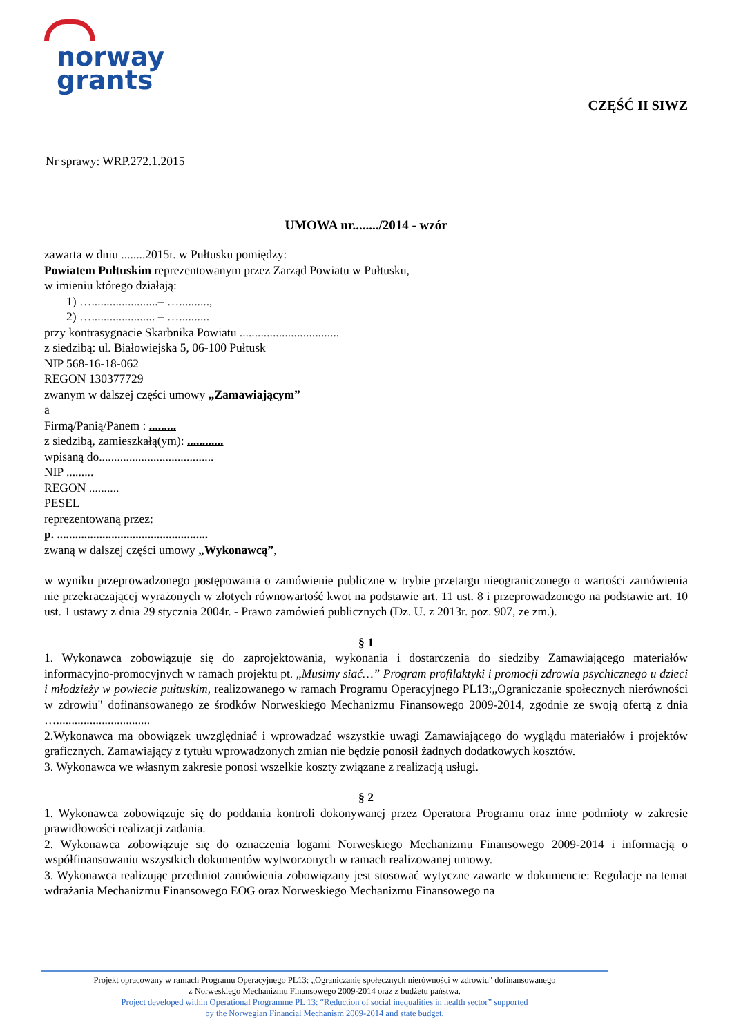norway
grants
CZĘŚĆ II SIWZ
Nr sprawy: WRP.272.1.2015
UMOWA nr......../2014 - wzór
zawarta w dniu ........2015r. w Pułtusku pomiędzy:
Powiatem Pułtuskim reprezentowanym przez Zarząd Powiatu w Pułtusku,
w imieniu którego działają:
1) …......................– …..........,
2) …..................... – …..........
przy kontrasygnacie Skarbnika Powiatu .................................
z siedzibą: ul. Białowiejska 5, 06-100 Pułtusk
NIP 568-16-18-062
REGON 130377729
zwanym w dalszej części umowy „Zamawiającym”
a
Firmą/Panią/Panem : .........
z siedzibą, zamieszkałą(ym): ............
wpisaną do......................................
NIP .........
REGON ..........
PESEL
reprezentowaną przez:
p. ..................................................
zwaną w dalszej części umowy „Wykonawcą”,
w wyniku przeprowadzonego postępowania o zamówienie publiczne w trybie przetargu nieograniczonego o wartości zamówienia nie przekraczającej wyrażonych w złotych równowartość kwot na podstawie art. 11 ust. 8 i przeprowadzonego na podstawie art. 10 ust. 1 ustawy z dnia 29 stycznia 2004r. - Prawo zamówień publicznych (Dz. U. z 2013r. poz. 907, ze zm.).
§ 1
1. Wykonawca zobowiązuje się do zaprojektowania, wykonania i dostarczenia do siedziby Zamawiającego materiałów informacyjno-promocyjnych w ramach projektu pt. „Musimy siać…” Program profilaktyki i promocji zdrowia psychicznego u dzieci i młodzieży w powiecie pułtuskim, realizowanego w ramach Programu Operacyjnego PL13:„Ograniczanie społecznych nierówności w zdrowiu" dofinansowanego ze środków Norweskiego Mechanizmu Finansowego 2009-2014, zgodnie ze swoją ofertą z dnia …...............................
2.Wykonawca ma obowiązek uwzględniać i wprowadzać wszystkie uwagi Zamawiającego do wyglądu materiałów i projektów graficznych. Zamawiający z tytułu wprowadzonych zmian nie będzie ponosił żadnych dodatkowych kosztów.
3. Wykonawca we własnym zakresie ponosi wszelkie koszty związane z realizacją usługi.
§ 2
1. Wykonawca zobowiązuje się do poddania kontroli dokonywanej przez Operatora Programu oraz inne podmioty w zakresie prawidłowości realizacji zadania.
2. Wykonawca zobowiązuje się do oznaczenia logami Norweskiego Mechanizmu Finansowego 2009-2014 i informacją o współfinansowaniu wszystkich dokumentów wytworzonych w ramach realizowanej umowy.
3. Wykonawca realizując przedmiot zamówienia zobowiązany jest stosować wytyczne zawarte w dokumencie: Regulacje na temat wdrażania Mechanizmu Finansowego EOG oraz Norweskiego Mechanizmu Finansowego na
Projekt opracowany w ramach Programu Operacyjnego PL13: „Ograniczanie społecznych nierówności w zdrowiu" dofinansowanego
z Norweskiego Mechanizmu Finansowego 2009-2014 oraz z budżetu państwa.
Project developed within Operational Programme PL 13: “Reduction of social inequalities in health sector” supported
by the Norwegian Financial Mechanism 2009-2014 and state budget.